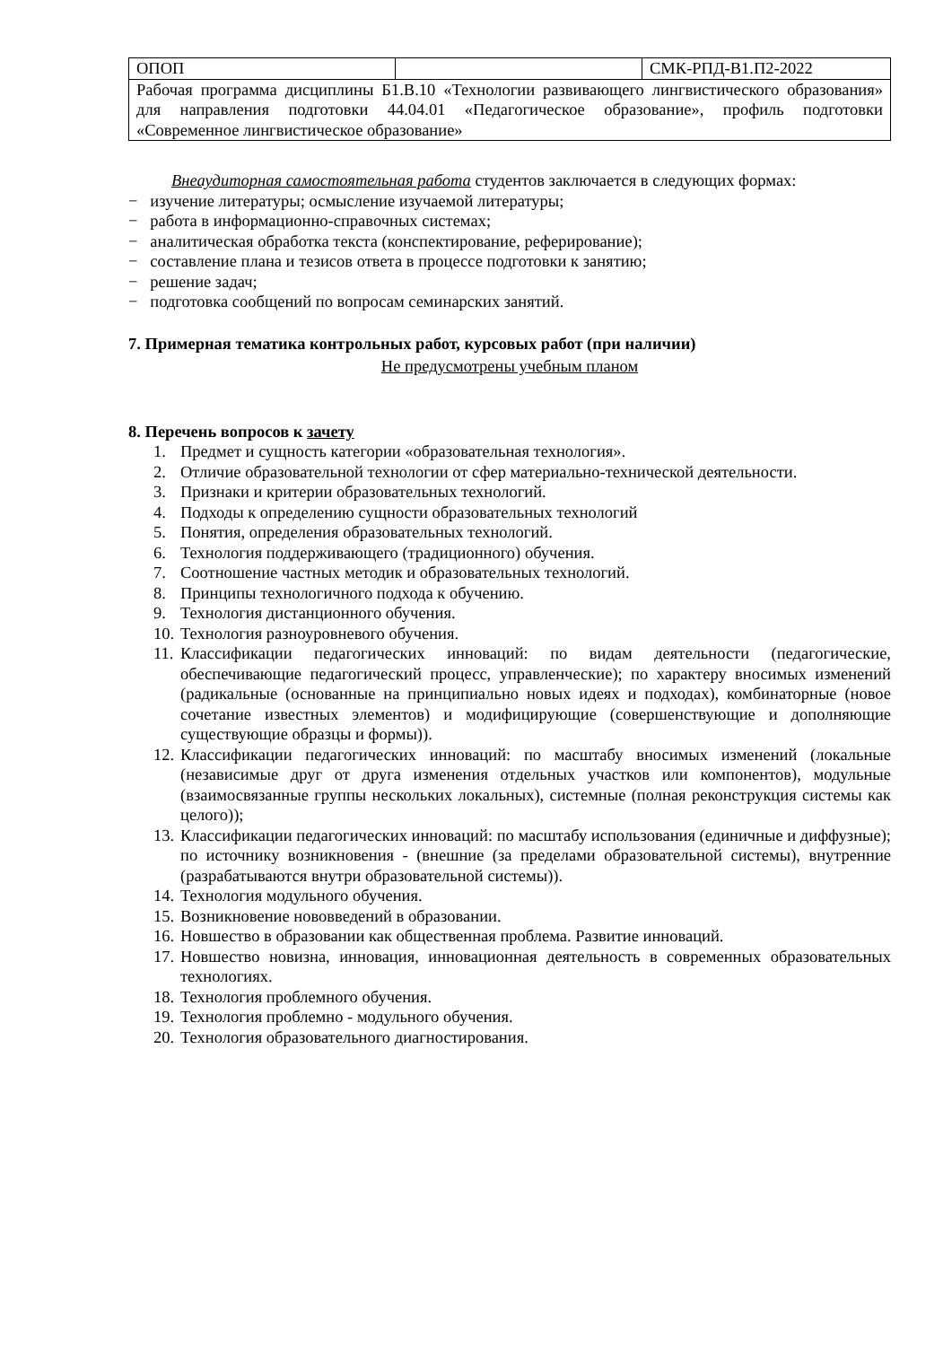| ОПОП | | СМК-РПД-В1.П2-2022 |
| Рабочая программа дисциплины Б1.В.10 «Технологии развивающего лингвистического образования» для направления подготовки 44.04.01 «Педагогическое образование», профиль подготовки «Современное лингвистическое образование» | | |
Внеаудиторная самостоятельная работа студентов заключается в следующих формах:
− изучение литературы; осмысление изучаемой литературы;
− работа в информационно-справочных системах;
− аналитическая обработка текста (конспектирование, реферирование);
− составление плана и тезисов ответа в процессе подготовки к занятию;
− решение задач;
− подготовка сообщений по вопросам семинарских занятий.
7. Примерная тематика контрольных работ, курсовых работ (при наличии)
Не предусмотрены учебным планом
8. Перечень вопросов к зачету
1. Предмет и сущность категории «образовательная технология».
2. Отличие образовательной технологии от сфер материально-технической деятельности.
3. Признаки и критерии образовательных технологий.
4. Подходы к определению сущности образовательных технологий
5. Понятия, определения образовательных технологий.
6. Технология поддерживающего (традиционного) обучения.
7. Соотношение частных методик и образовательных технологий.
8. Принципы технологичного подхода к обучению.
9. Технология дистанционного обучения.
10. Технология разноуровневого обучения.
11. Классификации педагогических инноваций: по видам деятельности (педагогические, обеспечивающие педагогический процесс, управленческие); по характеру вносимых изменений (радикальные (основанные на принципиально новых идеях и подходах), комбинаторные (новое сочетание известных элементов) и модифицирующие (совершенствующие и дополняющие существующие образцы и формы)).
12. Классификации педагогических инноваций: по масштабу вносимых изменений (локальные (независимые друг от друга изменения отдельных участков или компонентов), модульные (взаимосвязанные группы нескольких локальных), системные (полная реконструкция системы как целого));
13. Классификации педагогических инноваций: по масштабу использования (единичные и диффузные); по источнику возникновения - (внешние (за пределами образовательной системы), внутренние (разрабатываются внутри образовательной системы)).
14. Технология модульного обучения.
15. Возникновение нововведений в образовании.
16. Новшество в образовании как общественная проблема. Развитие инноваций.
17. Новшество новизна, инновация, инновационная деятельность в современных образовательных технологиях.
18. Технология проблемного обучения.
19. Технология проблемно - модульного обучения.
20. Технология образовательного диагностирования.